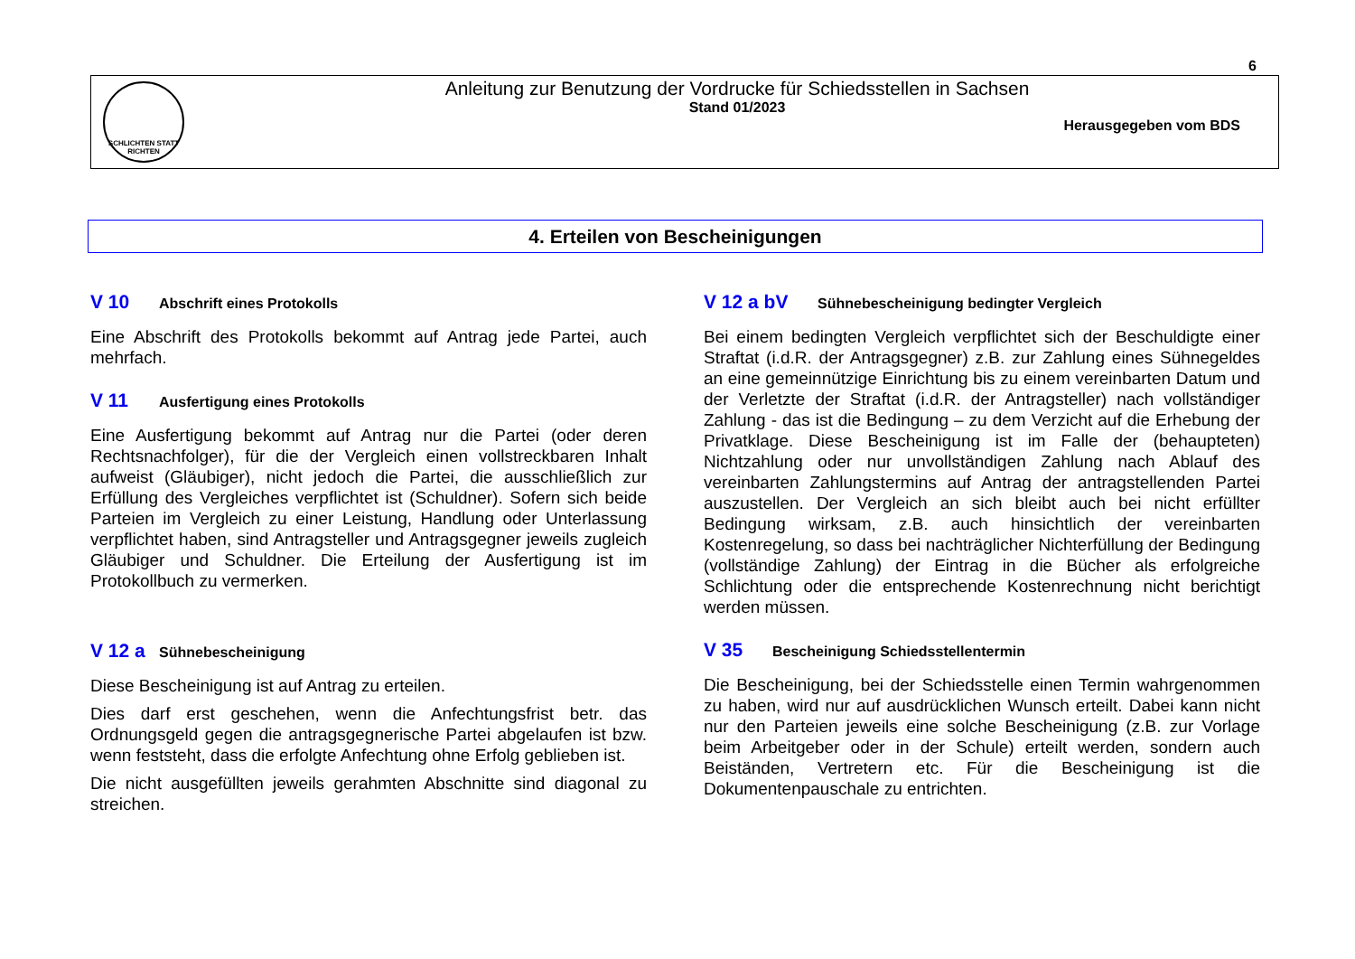6
SCHLICHTEN STATT RICHTEN
Anleitung zur Benutzung der Vordrucke für Schiedsstellen in Sachsen
Stand 01/2023
Herausgegeben vom BDS
4. Erteilen von Bescheinigungen
V 10 Abschrift eines Protokolls
Eine Abschrift des Protokolls bekommt auf Antrag jede Partei, auch mehrfach.
V 11 Ausfertigung eines Protokolls
Eine Ausfertigung bekommt auf Antrag nur die Partei (oder deren Rechtsnachfolger), für die der Vergleich einen vollstreckbaren Inhalt aufweist (Gläubiger), nicht jedoch die Partei, die ausschließlich zur Erfüllung des Vergleiches verpflichtet ist (Schuldner). Sofern sich beide Parteien im Vergleich zu einer Leistung, Handlung oder Unterlassung verpflichtet haben, sind Antragsteller und Antragsgegner jeweils zugleich Gläubiger und Schuldner. Die Erteilung der Ausfertigung ist im Protokollbuch zu vermerken.
V 12 a Sühnebescheinigung
Diese Bescheinigung ist auf Antrag zu erteilen.
Dies darf erst geschehen, wenn die Anfechtungsfrist betr. das Ordnungsgeld gegen die antragsgegnerische Partei abgelaufen ist bzw. wenn feststeht, dass die erfolgte Anfechtung ohne Erfolg geblieben ist.
Die nicht ausgefüllten jeweils gerahmten Abschnitte sind diagonal zu streichen.
V 12 a bV Sühnebescheinigung bedingter Vergleich
Bei einem bedingten Vergleich verpflichtet sich der Beschuldigte einer Straftat (i.d.R. der Antragsgegner) z.B. zur Zahlung eines Sühnegeldes an eine gemeinnützige Einrichtung bis zu einem vereinbarten Datum und der Verletzte der Straftat (i.d.R. der Antragsteller) nach vollständiger Zahlung - das ist die Bedingung – zu dem Verzicht auf die Erhebung der Privatklage. Diese Bescheinigung ist im Falle der (behaupteten) Nichtzahlung oder nur unvollständigen Zahlung nach Ablauf des vereinbarten Zahlungstermins auf Antrag der antragstellenden Partei auszustellen. Der Vergleich an sich bleibt auch bei nicht erfüllter Bedingung wirksam, z.B. auch hinsichtlich der vereinbarten Kostenregelung, so dass bei nachträglicher Nichterfüllung der Bedingung (vollständige Zahlung) der Eintrag in die Bücher als erfolgreiche Schlichtung oder die entsprechende Kostenrechnung nicht berichtigt werden müssen.
V 35 Bescheinigung Schiedsstellentermin
Die Bescheinigung, bei der Schiedsstelle einen Termin wahrgenommen zu haben, wird nur auf ausdrücklichen Wunsch erteilt. Dabei kann nicht nur den Parteien jeweils eine solche Bescheinigung (z.B. zur Vorlage beim Arbeitgeber oder in der Schule) erteilt werden, sondern auch Beiständen, Vertretern etc. Für die Bescheinigung ist die Dokumentenpauschale zu entrichten.